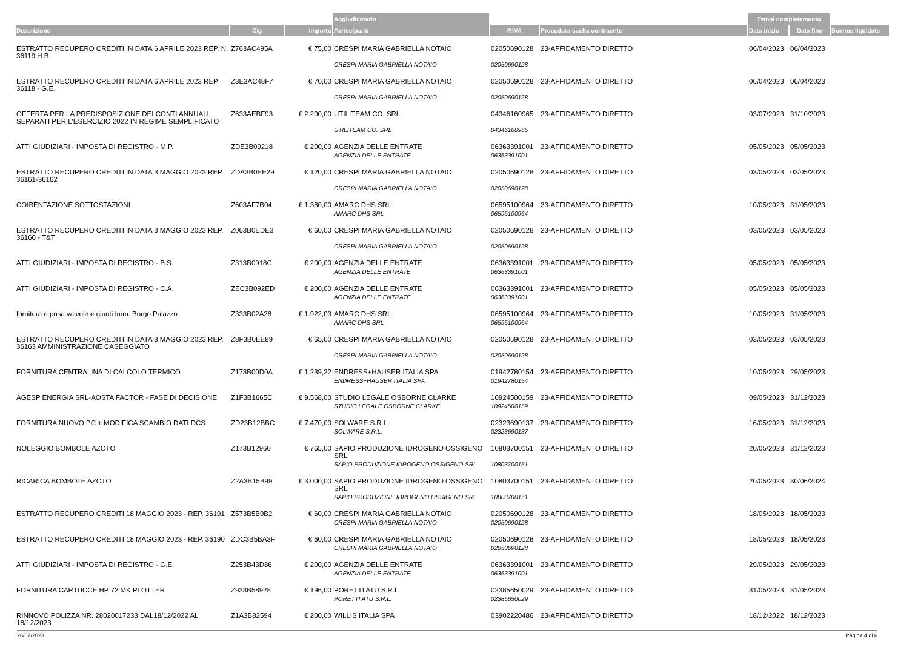| | | | Aggiudicatario | | | Tempi completamento | | |
| --- | --- | --- | --- | --- | --- | --- | --- | --- |
| Descrizione | Cig | Importo | Partecipanti | P.IVA | Procedura scelta contraente | Data inizio | Data fine | Somme liquidate |
| ESTRATTO RECUPERO CREDITI IN DATA 6 APRILE 2023 REP. N. 36119 H.B. | Z763AC495A | € 75,00 | CRESPI MARIA GABRIELLA NOTAIO | 02050690128 | 23-AFFIDAMENTO DIRETTO | 06/04/2023 | 06/04/2023 | |
| | | | CRESPI MARIA GABRIELLA NOTAIO | 02050690128 | | | | |
| ESTRATTO RECUPERO CREDITI IN DATA 6 APRILE 2023 REP 36118 - G.E. | Z3E3AC48F7 | € 70,00 | CRESPI MARIA GABRIELLA NOTAIO | 02050690128 | 23-AFFIDAMENTO DIRETTO | 06/04/2023 | 06/04/2023 | |
| | | | CRESPI MARIA GABRIELLA NOTAIO | 02050690128 | | | | |
| OFFERTA PER LA PREDISPOSIZIONE DEI CONTI ANNUALI SEPARATI PER L'ESERCIZIO 2022 IN REGIME SEMPLIFICATO | Z633AEBF93 | € 2.200,00 | UTILITEAM CO. SRL | 04346160965 | 23-AFFIDAMENTO DIRETTO | 03/07/2023 | 31/10/2023 | |
| | | | UTILITEAM CO. SRL | 04346160965 | | | | |
| ATTI GIUDIZIARI - IMPOSTA DI REGISTRO - M.P. | ZDE3B09218 | € 200,00 | AGENZIA DELLE ENTRATE | 06363391001 | 23-AFFIDAMENTO DIRETTO | 05/05/2023 | 05/05/2023 | |
| | | | AGENZIA DELLE ENTRATE | 06363391001 | | | | |
| ESTRATTO RECUPERO CREDITI IN DATA 3 MAGGIO 2023 REP. 36161-36162 | ZDA3B0EE29 | € 120,00 | CRESPI MARIA GABRIELLA NOTAIO | 02050690128 | 23-AFFIDAMENTO DIRETTO | 03/05/2023 | 03/05/2023 | |
| | | | CRESPI MARIA GABRIELLA NOTAIO | 02050690128 | | | | |
| COIBENTAZIONE SOTTOSTAZIONI | Z603AF7B04 | € 1.380,00 | AMARC DHS SRL | 06595100964 | 23-AFFIDAMENTO DIRETTO | 10/05/2023 | 31/05/2023 | |
| | | | AMARC DHS SRL | 06595100964 | | | | |
| ESTRATTO RECUPERO CREDITI IN DATA 3 MAGGIO 2023 REP. 36160 - T&T | Z063B0EDE3 | € 60,00 | CRESPI MARIA GABRIELLA NOTAIO | 02050690128 | 23-AFFIDAMENTO DIRETTO | 03/05/2023 | 03/05/2023 | |
| | | | CRESPI MARIA GABRIELLA NOTAIO | 02050690128 | | | | |
| ATTI GIUDIZIARI - IMPOSTA DI REGISTRO - B.S. | Z313B0918C | € 200,00 | AGENZIA DELLE ENTRATE | 06363391001 | 23-AFFIDAMENTO DIRETTO | 05/05/2023 | 05/05/2023 | |
| | | | AGENZIA DELLE ENTRATE | 06363391001 | | | | |
| ATTI GIUDIZIARI - IMPOSTA DI REGISTRO - C.A. | ZEC3B092ED | € 200,00 | AGENZIA DELLE ENTRATE | 06363391001 | 23-AFFIDAMENTO DIRETTO | 05/05/2023 | 05/05/2023 | |
| | | | AGENZIA DELLE ENTRATE | 06363391001 | | | | |
| fornitura e posa valvole e giunti Imm. Borgo Palazzo | Z333B02A28 | € 1.922,03 | AMARC DHS SRL | 06595100964 | 23-AFFIDAMENTO DIRETTO | 10/05/2023 | 31/05/2023 | |
| | | | AMARC DHS SRL | 06595100964 | | | | |
| ESTRATTO RECUPERO CREDITI IN DATA 3 MAGGIO 2023 REP. 36163 AMMINISTRAZIONE CASEGGIATO | Z8F3B0EE89 | € 65,00 | CRESPI MARIA GABRIELLA NOTAIO | 02050690128 | 23-AFFIDAMENTO DIRETTO | 03/05/2023 | 03/05/2023 | |
| | | | CRESPI MARIA GABRIELLA NOTAIO | 02050690128 | | | | |
| FORNITURA CENTRALINA DI CALCOLO TERMICO | Z173B00D0A | € 1.239,22 | ENDRESS+HAUSER ITALIA SPA | 01942780154 | 23-AFFIDAMENTO DIRETTO | 10/05/2023 | 29/05/2023 | |
| | | | ENDRESS+HAUSER ITALIA SPA | 01942780154 | | | | |
| AGESP ENERGIA SRL-AOSTA FACTOR - FASE DI DECISIONE | Z1F3B1665C | € 9.568,00 | STUDIO LEGALE OSBORNE CLARKE | 10924500159 | 23-AFFIDAMENTO DIRETTO | 09/05/2023 | 31/12/2023 | |
| | | | STUDIO LEGALE OSBORNE CLARKE | 10924500159 | | | | |
| FORNITURA NUOVO PC + MODIFICA SCAMBIO DATI DCS | ZD23B12BBC | € 7.470,00 | SOLWARE S.R.L. | 02323690137 | 23-AFFIDAMENTO DIRETTO | 16/05/2023 | 31/12/2023 | |
| | | | SOLWARE S.R.L. | 02323690137 | | | | |
| NOLEGGIO BOMBOLE AZOTO | Z173B12960 | € 765,00 | SAPIO PRODUZIONE IDROGENO OSSIGENO SRL | 10803700151 | 23-AFFIDAMENTO DIRETTO | 20/05/2023 | 31/12/2023 | |
| | | | SAPIO PRODUZIONE IDROGENO OSSIGENO SRL | 10803700151 | | | | |
| RICARICA BOMBOLE AZOTO | Z2A3B15B99 | € 3.000,00 | SAPIO PRODUZIONE IDROGENO OSSIGENO SRL | 10803700151 | 23-AFFIDAMENTO DIRETTO | 20/05/2023 | 30/06/2024 | |
| | | | SAPIO PRODUZIONE IDROGENO OSSIGENO SRL | 10803700151 | | | | |
| ESTRATTO RECUPERO CREDITI 18 MAGGIO 2023 - REP. 36191 | Z573B5B9B2 | € 60,00 | CRESPI MARIA GABRIELLA NOTAIO | 02050690128 | 23-AFFIDAMENTO DIRETTO | 18/05/2023 | 18/05/2023 | |
| | | | CRESPI MARIA GABRIELLA NOTAIO | 02050690128 | | | | |
| ESTRATTO RECUPERO CREDITI 18 MAGGIO 2023 - REP. 36190 | ZDC3B5BA3F | € 60,00 | CRESPI MARIA GABRIELLA NOTAIO | 02050690128 | 23-AFFIDAMENTO DIRETTO | 18/05/2023 | 18/05/2023 | |
| | | | CRESPI MARIA GABRIELLA NOTAIO | 02050690128 | | | | |
| ATTI GIUDIZIARI - IMPOSTA DI REGISTRO - G.E. | Z253B43D86 | € 200,00 | AGENZIA DELLE ENTRATE | 06363391001 | 23-AFFIDAMENTO DIRETTO | 29/05/2023 | 29/05/2023 | |
| | | | AGENZIA DELLE ENTRATE | 06363391001 | | | | |
| FORNITURA CARTUCCE HP 72 MK PLOTTER | Z933B58928 | € 196,00 | PORETTI ATU S.R.L. | 02385650029 | 23-AFFIDAMENTO DIRETTO | 31/05/2023 | 31/05/2023 | |
| | | | PORETTI ATU S.R.L. | 02385650029 | | | | |
| RINNOVO POLIZZA NR. 28020017233 DAL18/12/2022 AL 18/12/2023 | Z1A3B82594 | € 200,00 | WILLIS ITALIA SPA | 03902220486 | 23-AFFIDAMENTO DIRETTO | 18/12/2022 | 18/12/2023 | |
26/07/2023 Pagina 4 di 6